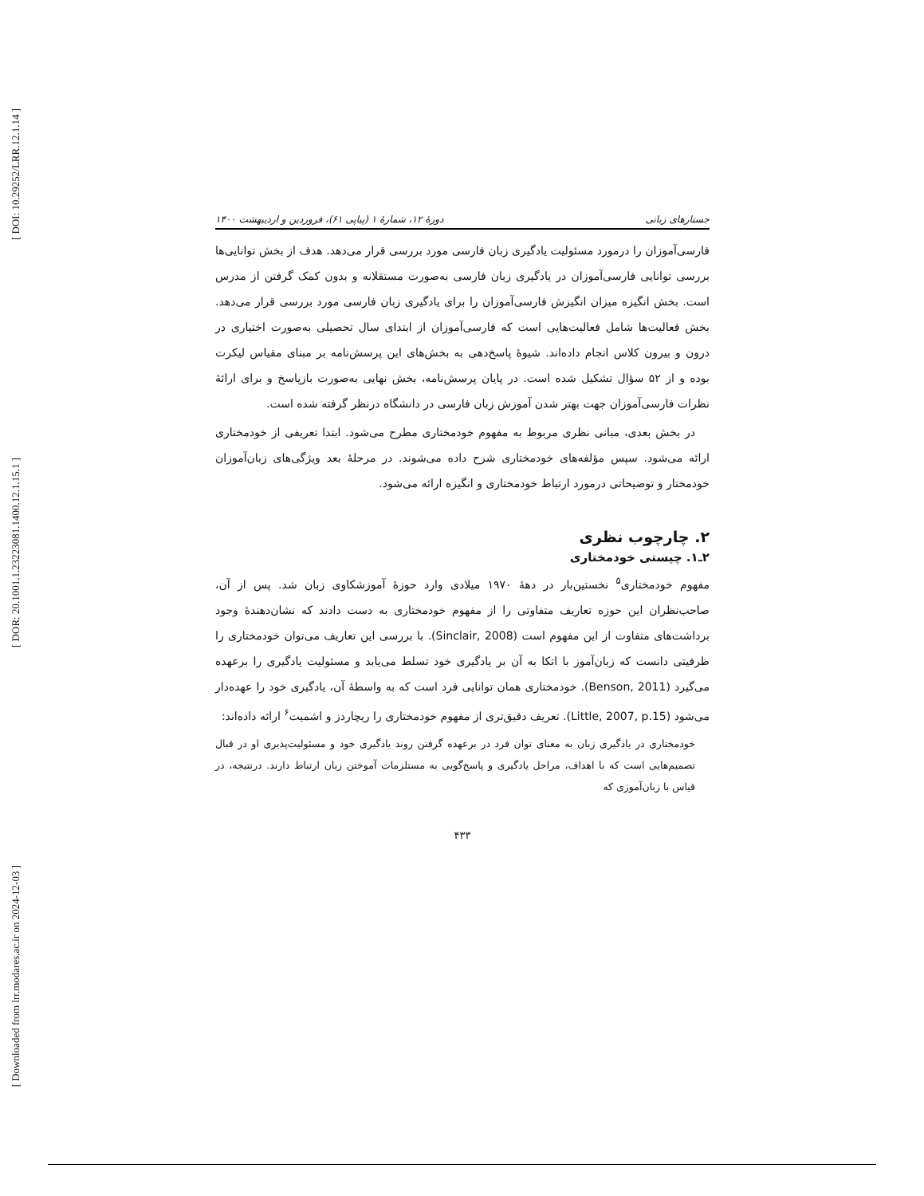[ DOI: 10.29252/LRR.12.1.14 ]
[ DOR: 20.1001.1.23223081.1400.12.1.15.1 ]
[ Downloaded from lrr.modares.ac.ir on 2024-12-03 ]
جستارهای زبانی دورهٔ ۱۲، شمارهٔ ۱ (پیاپی ۶۱)، فروردین و اردیبهشت ۱۴۰۰
فارسی‌آموزان را درمورد مسئولیت یادگیری زبان فارسی مورد بررسی قرار می‌دهد. هدف از بخش توانایی‌ها بررسی توانایی فارسی‌آموزان در یادگیری زبان فارسی به‌صورت مستقلانه و بدون کمک گرفتن از مدرس است. بخش انگیزه میزان انگیزش فارسی‌آموزان را برای یادگیری زبان فارسی مورد بررسی قرار می‌دهد. بخش فعالیت‌ها شامل فعالیت‌هایی است که فارسی‌آموزان از ابتدای سال تحصیلی به‌صورت اختیاری در درون و بیرون کلاس انجام داده‌اند. شیوهٔ پاسخ‌دهی به بخش‌های این پرسش‌نامه بر مبنای مقیاس لیکرت بوده و از ۵۲ سؤال تشکیل شده است. در پایان پرسش‌نامه، بخش نهایی به‌صورت بازپاسخ و برای ارائهٔ نظرات فارسی‌آموزان جهت بهتر شدن آموزش زبان فارسی در دانشگاه درنظر گرفته شده است.
در بخش بعدی، مبانی نظری مربوط به مفهوم خودمختاری مطرح می‌شود. ابتدا تعریفی از خودمختاری ارائه می‌شود. سپس مؤلفه‌های خودمختاری شرح داده می‌شوند. در مرحلهٔ بعد ویژگی‌های زبان‌آموزان خودمختار و توضیحاتی درمورد ارتباط خودمختاری و انگیزه ارائه می‌شود.
۲. چارچوب نظری
۲ـ۱. چیستی خودمختاری
مفهوم خودمختاری<sup>۵</sup> نخستین‌بار در دههٔ ۱۹۷۰ میلادی وارد حوزهٔ آموزشکاوی زبان شد. پس از آن، صاحب‌نظران این حوزه تعاریف متفاوتی را از مفهوم خودمختاری به دست دادند که نشان‌دهندهٔ وجود برداشت‌های متفاوت از این مفهوم است (Sinclair, 2008). با بررسی این تعاریف می‌توان خودمختاری را ظرفیتی دانست که زبان‌آموز با اتکا به آن بر یادگیری خود تسلط می‌یابد و مسئولیت یادگیری را برعهده می‌گیرد (Benson, 2011). خودمختاری همان توانایی فرد است که به واسطهٔ آن، یادگیری خود را عهده‌دار می‌شود (Little, 2007, p.15). تعریف دقیق‌تری از مفهوم خودمختاری را ریچاردز و اشمیت<sup>۶</sup> ارائه داده‌اند:
خودمختاری در یادگیری زبان به معنای توان فرد در برعهده گرفتن روند یادگیری خود و مسئولیت‌پذیری او در قبال تصمیم‌هایی است که با اهداف، مراحل یادگیری و پاسخ‌گویی به مستلزمات آموختن زبان ارتباط دارند. درنتیجه، در قیاس با زبان‌آموزی که
۴۳۳